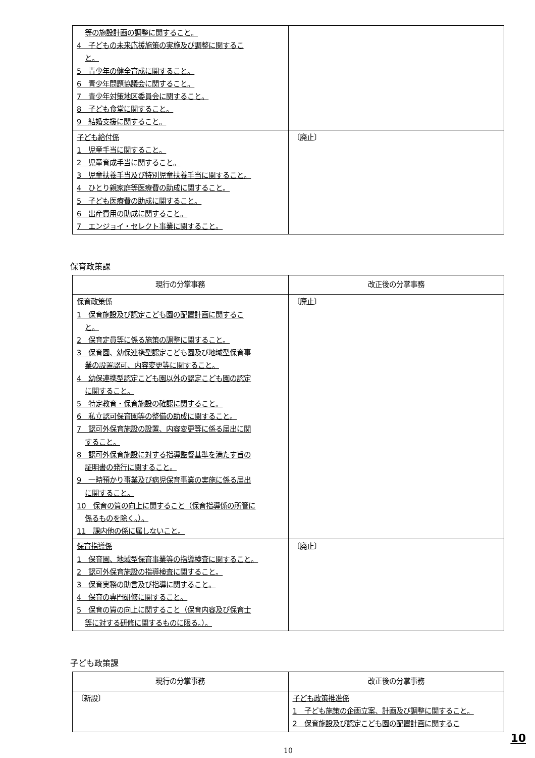| 等の施設計画の調整に関すること。 4 子どもの未来応援施策の実施及び調整に関するこ と。 5 青少年の健全育成に関すること。 6 青少年問題協議会に関すること。 7 青少年対策地区委員会に関すること。 8 子ども食堂に関すること。 9 結婚支援に関すること。 | |
| 子ども給付係 1 児童手当に関すること。 2 児童育成手当に関すること。 3 児童扶養手当及び特別児童扶養手当に関すること。 4 ひとり親家庭等医療費の助成に関すること。 5 子ども医療費の助成に関すること。 6 出産費用の助成に関すること。 7 エンジョイ・セレクト事業に関すること。 | 〔廃止〕 |
保育政策課
| 現行の分掌事務 | 改正後の分掌事務 |
| --- | --- |
| 保育政策係 1 保育施設及び認定こども園の配置計画に関するこ と。 2 保育定員等に係る施策の調整に関すること。 3 保育園、幼保連携型認定こども園及び地域型保育事 業の設置認可、内容変更等に関すること。 4 幼保連携型認定こども園以外の認定こども園の認定 に関すること。 5 特定教育・保育施設の確認に関すること。 6 私立認可保育園等の整備の助成に関すること。 7 認可外保育施設の設置、内容変更等に係る届出に関 すること。 8 認可外保育施設に対する指導監督基準を満たす旨の 証明書の発行に関すること。 9 一時預かり事業及び病児保育事業の実施に係る届出 に関すること。 10 保育の質の向上に関すること（保育指導係の所管に 係るものを除く。）。 11 課内他の係に属しないこと。 | 〔廃止〕 |
| 保育指導係 1 保育園、地域型保育事業等の指導検査に関すること。 2 認可外保育施設の指導検査に関すること。 3 保育実務の助言及び指導に関すること。 4 保育の専門研修に関すること。 5 保育の質の向上に関すること（保育内容及び保育士 等に対する研修に関するものに限る。）。 | 〔廃止〕 |
子ども政策課
| 現行の分掌事務 | 改正後の分掌事務 |
| --- | --- |
| 〔新設〕 | 子ども政策推進係 1 子ども施策の企画立案、計画及び調整に関すること。 2 保育施設及び認定こども園の配置計画に関するこ |
10
10